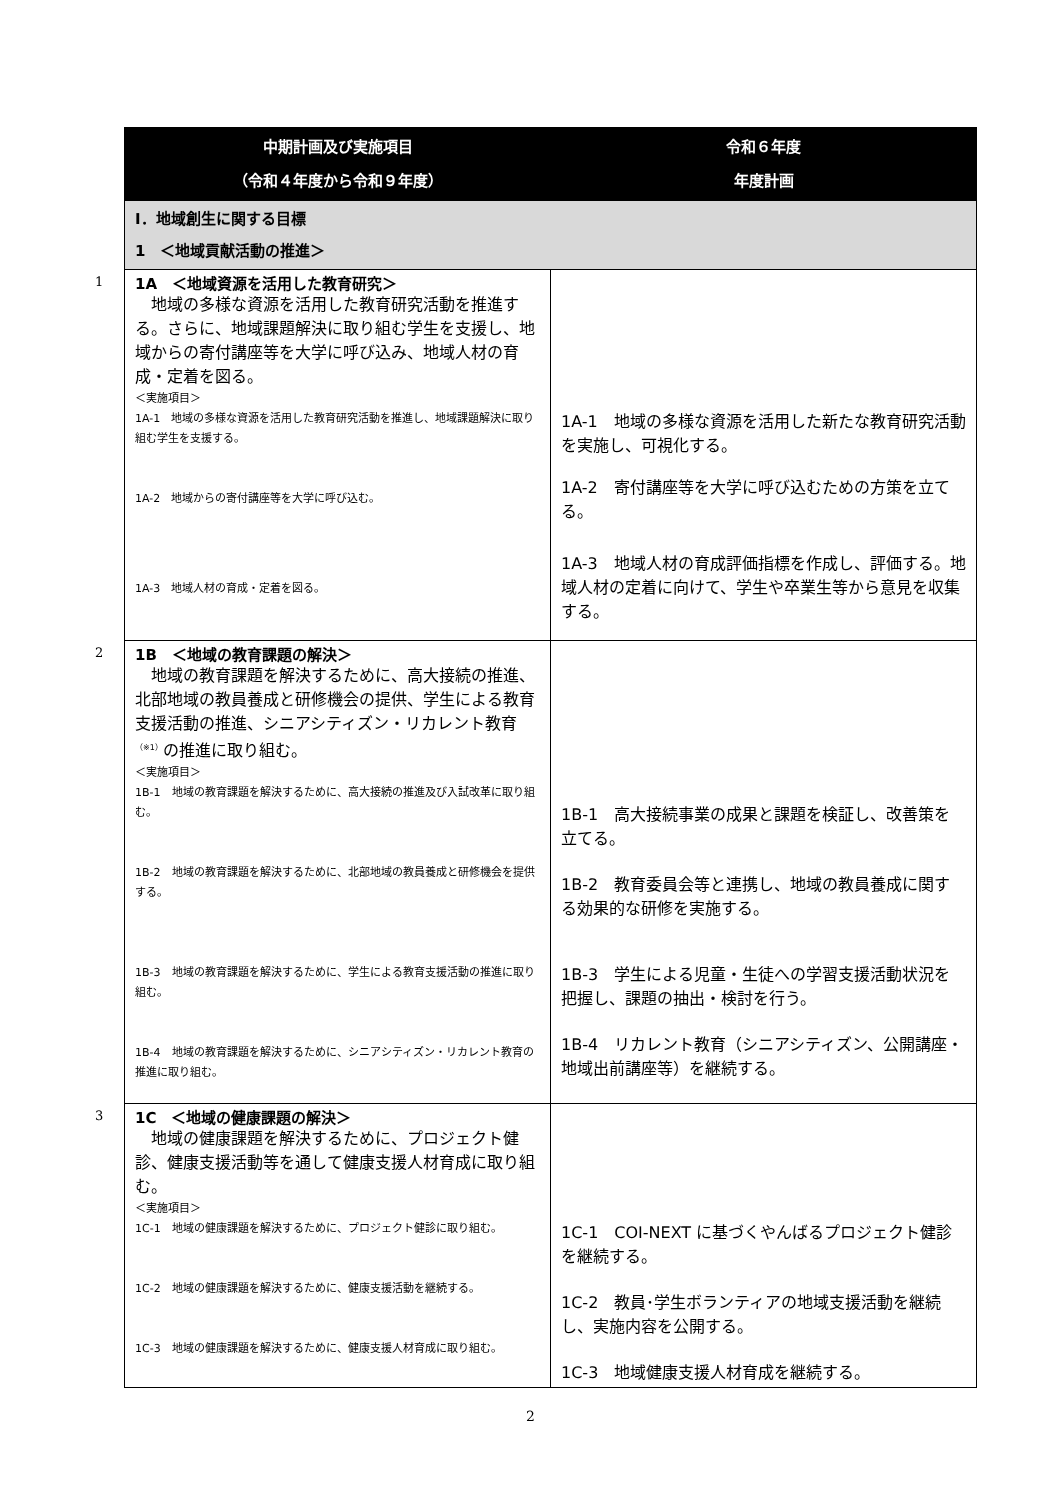| 中期計画及び実施項目 （令和４年度から令和９年度） | 令和６年度 年度計画 |
| --- | --- |
| Ⅰ．地域創生に関する目標 1 ＜地域貢献活動の推進＞ | |
| 1 1A ＜地域資源を活用した教育研究＞ 地域の多様な資源を活用した教育研究活動を推進する。さらに、地域課題解決に取り組む学生を支援し、地域からの寄付講座等を大学に呼び込み、地域人材の育成・定着を図る。 ＜実施項目＞ 1A-1 地域の多様な資源を活用した教育研究活動を推進し、地域課題解決に取り組む学生を支援する。 1A-2 地域からの寄付講座等を大学に呼び込む。 1A-3 地域人材の育成・定着を図る。 | 1A-1 地域の多様な資源を活用した新たな教育研究活動を実施し、可視化する。 1A-2 寄付講座等を大学に呼び込むための方策を立てる。 1A-3 地域人材の育成評価指標を作成し、評価する。地域人材の定着に向けて、学生や卒業生等から意見を収集する。 |
| 2 1B ＜地域の教育課題の解決＞ 地域の教育課題を解決するために、高大接続の推進、北部地域の教員養成と研修機会の提供、学生による教育支援活動の推進、シニアシティズン・リカレント教育<sup>（※1）</sup>の推進に取り組む。 ＜実施項目＞ 1B-1 地域の教育課題を解決するために、高大接続の推進及び入試改革に取り組む。 1B-2 地域の教育課題を解決するために、北部地域の教員養成と研修機会を提供する。 1B-3 地域の教育課題を解決するために、学生による教育支援活動の推進に取り組む。 1B-4 地域の教育課題を解決するために、シニアシティズン・リカレント教育の推進に取り組む。 | 1B-1 高大接続事業の成果と課題を検証し、改善策を立てる。 1B-2 教育委員会等と連携し、地域の教員養成に関する効果的な研修を実施する。 1B-3 学生による児童・生徒への学習支援活動状況を把握し、課題の抽出・検討を行う。 1B-4 リカレント教育（シニアシティズン、公開講座・地域出前講座等）を継続する。 |
| 3 1C ＜地域の健康課題の解決＞ 地域の健康課題を解決するために、プロジェクト健診、健康支援活動等を通して健康支援人材育成に取り組む。 ＜実施項目＞ 1C-1 地域の健康課題を解決するために、プロジェクト健診に取り組む。 1C-2 地域の健康課題を解決するために、健康支援活動を継続する。 1C-3 地域の健康課題を解決するために、健康支援人材育成に取り組む。 | 1C-1 COI-NEXT に基づくやんばるプロジェクト健診を継続する。 1C-2 教員･学生ボランティアの地域支援活動を継続し、実施内容を公開する。 1C-3 地域健康支援人材育成を継続する。 |
2